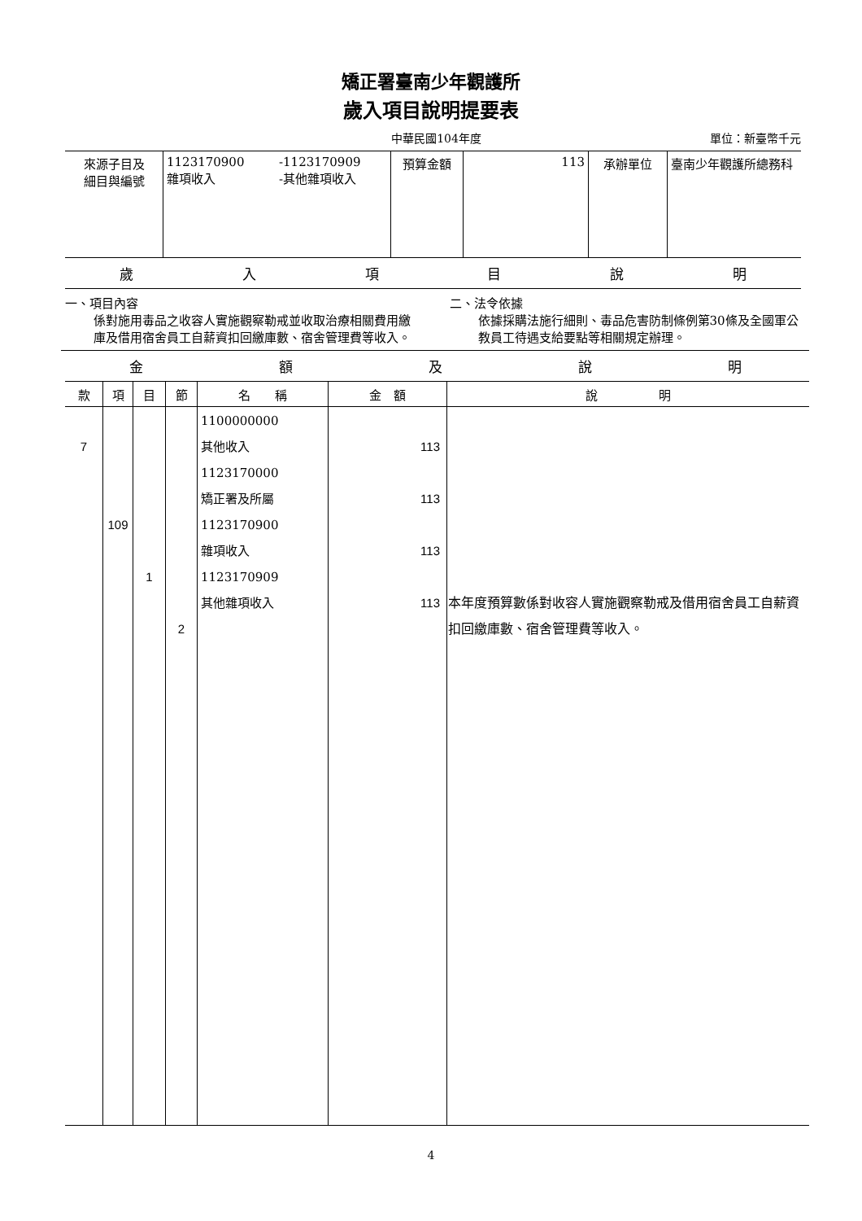矯正署臺南少年觀護所
歲入項目說明提要表
中華民國104年度 單位：新臺幣千元
| 來源子目及 細目與編號 | 1123170900 雜項收入 | -1123170909 -其他雜項收入 | 預算金額 | 113 | 承辦單位 | 臺南少年觀護所總務科 |
歲入項目說明
一、項目內容
係對施用毒品之收容人實施觀察勒戒並收取治療相關費用繳庫及借用宿舍員工自薪資扣回繳庫數、宿舍管理費等收入。
二、法令依據
依據採購法施行細則、毒品危害防制條例第30條及全國軍公教員工待遇支給要點等相關規定辦理。
金額及說明
| 款 | 項 | 目 | 節 | 名 稱 | 金 額 | 說 明 |
| --- | --- | --- | --- | --- | --- | --- |
| 7 | 109 | 1 | 2 | 1100000000 其他收入 1123170000 矯正署及所屬 1123170900 雜項收入 1123170909 其他雜項收入 | 113 113 113 113 | 本年度預算數係對收容人實施觀察勒戒及借用宿舍員工自薪資扣回繳庫數、宿舍管理費等收入。 |
4